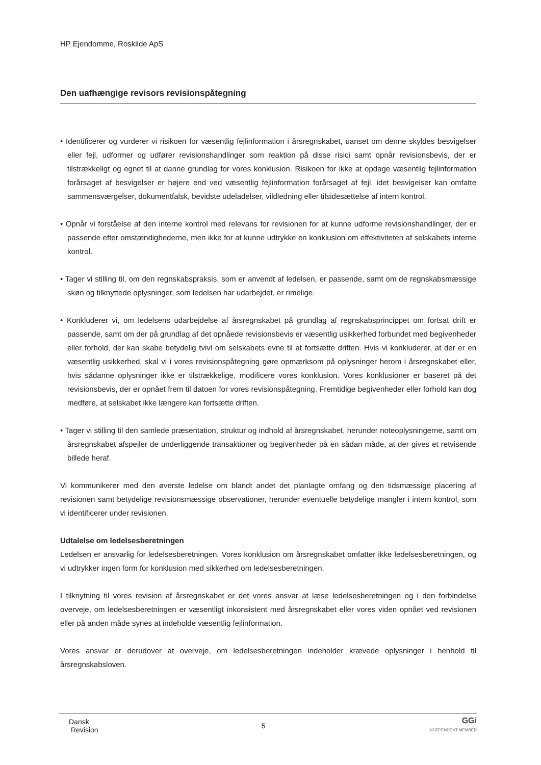HP Ejendomme, Roskilde ApS
Den uafhængige revisors revisionspåtegning
• Identificerer og vurderer vi risikoen for væsentlig fejlinformation i årsregnskabet, uanset om denne skyldes besvigelser eller fejl, udformer og udfører revisionshandlinger som reaktion på disse risici samt opnår revisionsbevis, der er tilstrækkeligt og egnet til at danne grundlag for vores konklusion. Risikoen for ikke at opdage væsentlig fejlinformation forårsaget af besvigelser er højere end ved væsentlig fejlinformation forårsaget af fejl, idet besvigelser kan omfatte sammensværgelser, dokumentfalsk, bevidste udeladelser, vildledning eller tilsidesættelse af intern kontrol.
• Opnår vi forståelse af den interne kontrol med relevans for revisionen for at kunne udforme revisionshandlinger, der er passende efter omstændighederne, men ikke for at kunne udtrykke en konklusion om effektiviteten af selskabets interne kontrol.
• Tager vi stilling til, om den regnskabspraksis, som er anvendt af ledelsen, er passende, samt om de regnskabsmæssige skøn og tilknyttede oplysninger, som ledelsen har udarbejdet, er rimelige.
• Konkluderer vi, om ledelsens udarbejdelse af årsregnskabet på grundlag af regnskabsprincippet om fortsat drift er passende, samt om der på grundlag af det opnåede revisionsbevis er væsentlig usikkerhed forbundet med begivenheder eller forhold, der kan skabe betydelig tvivl om selskabets evne til at fortsætte driften. Hvis vi konkluderer, at der er en væsentlig usikkerhed, skal vi i vores revisionspåtegning gøre opmærksom på oplysninger herom i årsregnskabet eller, hvis sådanne oplysninger ikke er tilstrækkelige, modificere vores konklusion. Vores konklusioner er baseret på det revisionsbevis, der er opnået frem til datoen for vores revisionspåtegning. Fremtidige begivenheder eller forhold kan dog medføre, at selskabet ikke længere kan fortsætte driften.
• Tager vi stilling til den samlede præsentation, struktur og indhold af årsregnskabet, herunder noteoplysningerne, samt om årsregnskabet afspejler de underliggende transaktioner og begivenheder på en sådan måde, at der gives et retvisende billede heraf.
Vi kommunikerer med den øverste ledelse om blandt andet det planlagte omfang og den tidsmæssige placering af revisionen samt betydelige revisionsmæssige observationer, herunder eventuelle betydelige mangler i intern kontrol, som vi identificerer under revisionen.
Udtalelse om ledelsesberetningen
Ledelsen er ansvarlig for ledelsesberetningen. Vores konklusion om årsregnskabet omfatter ikke ledelsesberetningen, og vi udtrykker ingen form for konklusion med sikkerhed om ledelsesberetningen.
I tilknytning til vores revision af årsregnskabet er det vores ansvar at læse ledelsesberetningen og i den forbindelse overveje, om ledelsesberetningen er væsentligt inkonsistent med årsregnskabet eller vores viden opnået ved revisionen eller på anden måde synes at indeholde væsentlig fejlinformation.
Vores ansvar er derudover at overveje, om ledelsesberetningen indeholder krævede oplysninger i henhold til årsregnskabsloven.
Dansk
Revision
5
GGi
INDEPENDENT MEMBER